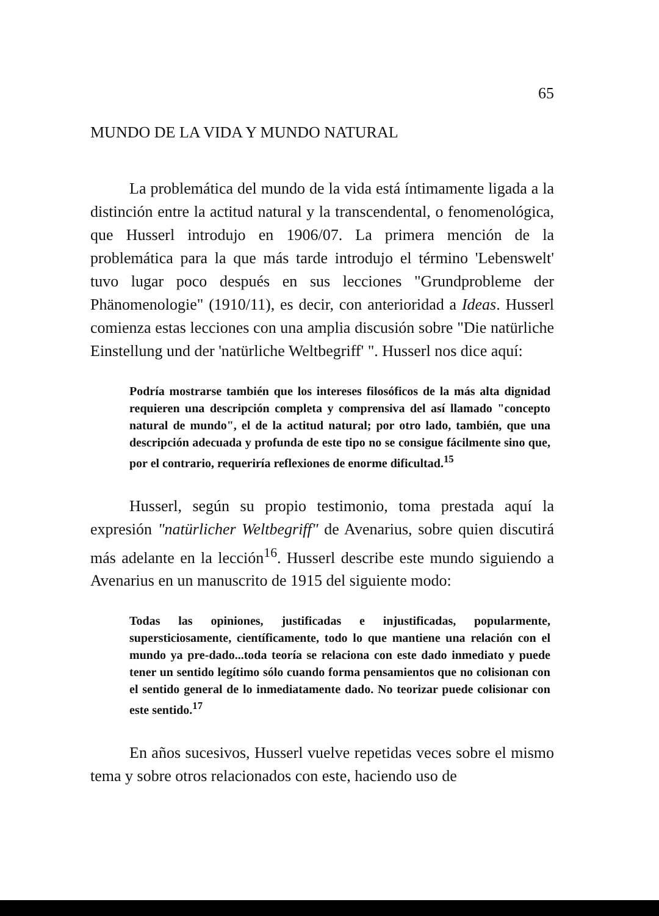65
MUNDO DE LA VIDA Y MUNDO NATURAL
La problemática del mundo de la vida está íntimamente ligada a la distinción entre la actitud natural y la transcendental, o fenomenológica, que Husserl introdujo en 1906/07. La primera mención de la problemática para la que más tarde introdujo el término 'Lebenswelt' tuvo lugar poco después en sus lecciones "Grundprobleme der Phänomenologie" (1910/11), es decir, con anterioridad a Ideas. Husserl comienza estas lecciones con una amplia discusión sobre "Die natürliche Einstellung und der 'natürliche Weltbegriff' ". Husserl nos dice aquí:
Podría mostrarse también que los intereses filosóficos de la más alta dignidad requieren una descripción completa y comprensiva del así llamado "concepto natural de mundo", el de la actitud natural; por otro lado, también, que una descripción adecuada y profunda de este tipo no se consigue fácilmente sino que, por el contrario, requeriría reflexiones de enorme dificultad.<sup>15</sup>
Husserl, según su propio testimonio, toma prestada aquí la expresión "natürlicher Weltbegriff" de Avenarius, sobre quien discutirá más adelante en la lección<sup>16</sup>. Husserl describe este mundo siguiendo a Avenarius en un manuscrito de 1915 del siguiente modo:
Todas las opiniones, justificadas e injustificadas, popularmente, supersticiosamente, científicamente, todo lo que mantiene una relación con el mundo ya pre-dado...toda teoría se relaciona con este dado inmediato y puede tener un sentido legítimo sólo cuando forma pensamientos que no colisionan con el sentido general de lo inmediatamente dado. No teorizar puede colisionar con este sentido.<sup>17</sup>
En años sucesivos, Husserl vuelve repetidas veces sobre el mismo tema y sobre otros relacionados con este, haciendo uso de